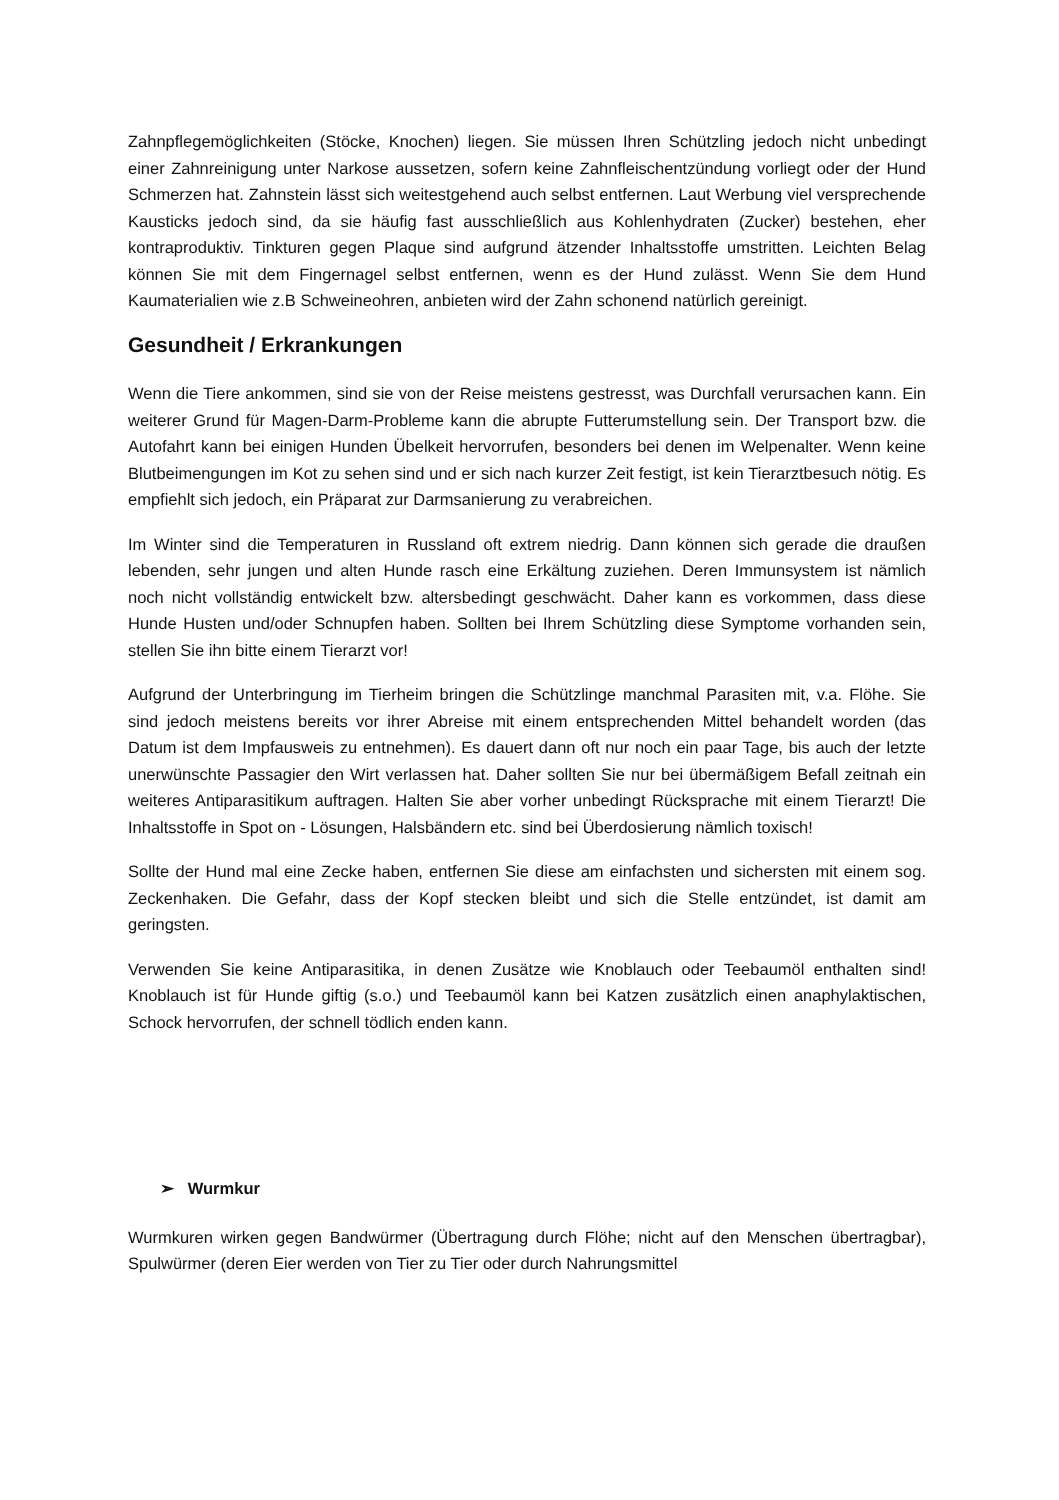Zahnpflegemöglichkeiten (Stöcke, Knochen) liegen. Sie müssen Ihren Schützling jedoch nicht unbedingt einer Zahnreinigung unter Narkose aussetzen, sofern keine Zahnfleischentzündung vorliegt oder der Hund Schmerzen hat. Zahnstein lässt sich weitestgehend auch selbst entfernen. Laut Werbung viel versprechende Kausticks jedoch sind, da sie häufig fast ausschließlich aus Kohlenhydraten (Zucker) bestehen, eher kontraproduktiv. Tinkturen gegen Plaque sind aufgrund ätzender Inhaltsstoffe umstritten. Leichten Belag können Sie mit dem Fingernagel selbst entfernen, wenn es der Hund zulässt. Wenn Sie dem Hund Kaumaterialien wie z.B Schweineohren, anbieten wird der Zahn schonend natürlich gereinigt.
Gesundheit / Erkrankungen
Wenn die Tiere ankommen, sind sie von der Reise meistens gestresst, was Durchfall verursachen kann. Ein weiterer Grund für Magen-Darm-Probleme kann die abrupte Futterumstellung sein. Der Transport bzw. die Autofahrt kann bei einigen Hunden Übelkeit hervorrufen, besonders bei denen im Welpenalter. Wenn keine Blutbeimengungen im Kot zu sehen sind und er sich nach kurzer Zeit festigt, ist kein Tierarztbesuch nötig. Es empfiehlt sich jedoch, ein Präparat zur Darmsanierung zu verabreichen.
Im Winter sind die Temperaturen in Russland oft extrem niedrig. Dann können sich gerade die draußen lebenden, sehr jungen und alten Hunde rasch eine Erkältung zuziehen. Deren Immunsystem ist nämlich noch nicht vollständig entwickelt bzw. altersbedingt geschwächt. Daher kann es vorkommen, dass diese Hunde Husten und/oder Schnupfen haben. Sollten bei Ihrem Schützling diese Symptome vorhanden sein, stellen Sie ihn bitte einem Tierarzt vor!
Aufgrund der Unterbringung im Tierheim bringen die Schützlinge manchmal Parasiten mit, v.a. Flöhe. Sie sind jedoch meistens bereits vor ihrer Abreise mit einem entsprechenden Mittel behandelt worden (das Datum ist dem Impfausweis zu entnehmen). Es dauert dann oft nur noch ein paar Tage, bis auch der letzte unerwünschte Passagier den Wirt verlassen hat. Daher sollten Sie nur bei übermäßigem Befall zeitnah ein weiteres Antiparasitikum auftragen. Halten Sie aber vorher unbedingt Rücksprache mit einem Tierarzt! Die Inhaltsstoffe in Spot on - Lösungen, Halsbändern etc. sind bei Überdosierung nämlich toxisch!
Sollte der Hund mal eine Zecke haben, entfernen Sie diese am einfachsten und sichersten mit einem sog. Zeckenhaken. Die Gefahr, dass der Kopf stecken bleibt und sich die Stelle entzündet, ist damit am geringsten.
Verwenden Sie keine Antiparasitika, in denen Zusätze wie Knoblauch oder Teebaumöl enthalten sind! Knoblauch ist für Hunde giftig (s.o.) und Teebaumöl kann bei Katzen zusätzlich einen anaphylaktischen, Schock hervorrufen, der schnell tödlich enden kann.
➢ Wurmkur
Wurmkuren wirken gegen Bandwürmer (Übertragung durch Flöhe; nicht auf den Menschen übertragbar), Spulwürmer (deren Eier werden von Tier zu Tier oder durch Nahrungsmittel